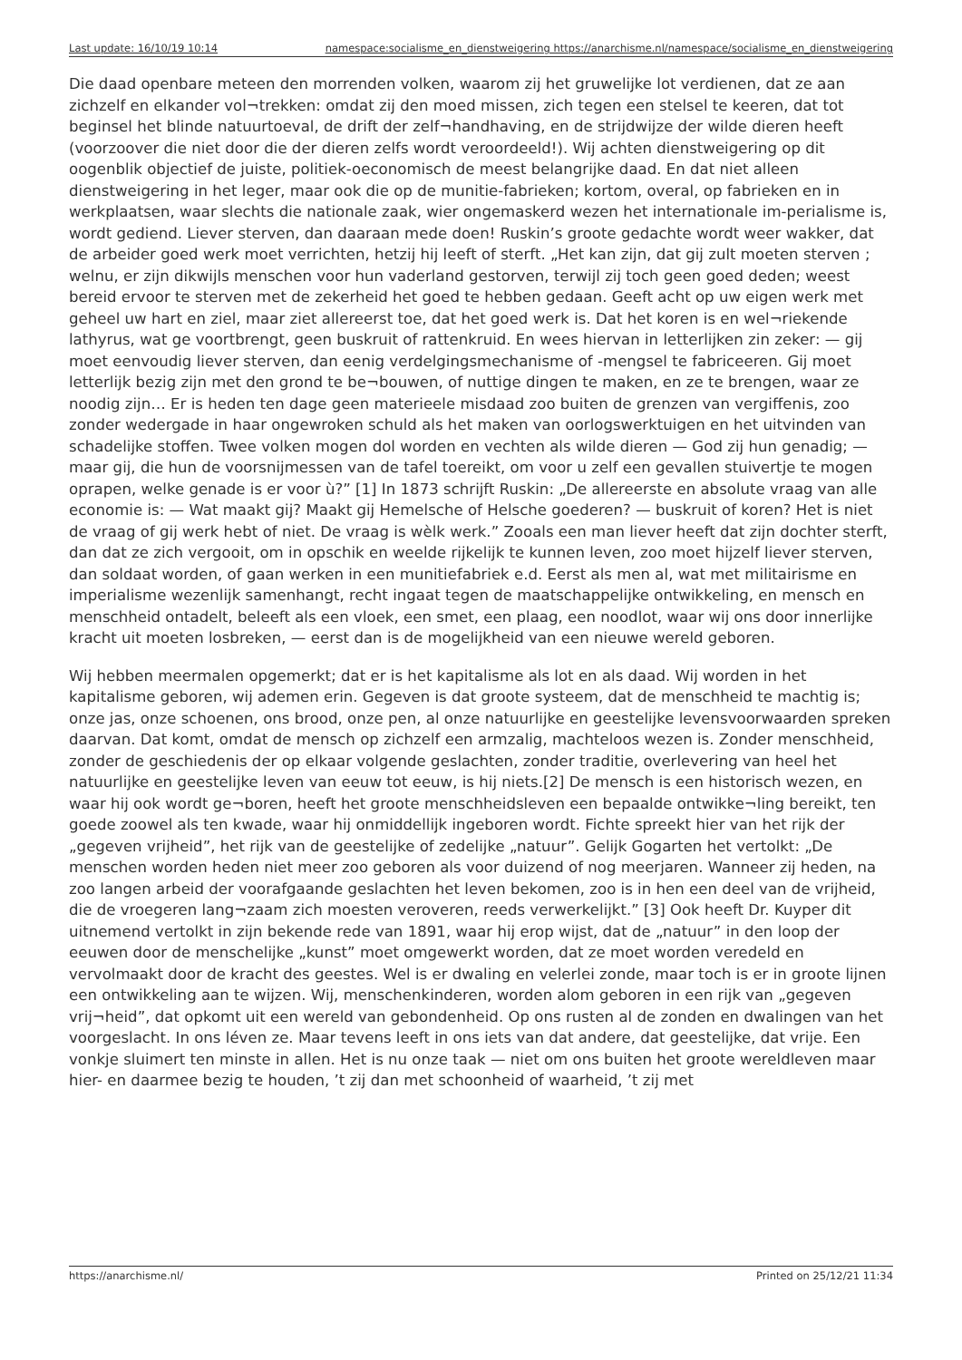Last update: 16/10/19 10:14 namespace:socialisme_en_dienstweigering https://anarchisme.nl/namespace/socialisme_en_dienstweigering
Die daad openbare meteen den morrenden volken, waarom zij het gruwelijke lot verdienen, dat ze aan zichzelf en elkander vol¬trekken: omdat zij den moed missen, zich tegen een stelsel te keeren, dat tot beginsel het blinde natuurtoeval, de drift der zelf¬handhaving, en de strijdwijze der wilde dieren heeft (voorzoover die niet door die der dieren zelfs wordt veroordeeld!). Wij achten dienstweigering op dit oogenblik objectief de juiste, politiek-oeconomisch de meest belangrijke daad. En dat niet alleen dienstweigering in het leger, maar ook die op de munitie-fabrieken; kortom, overal, op fabrieken en in werkplaatsen, waar slechts die nationale zaak, wier ongemaskerd wezen het internationale im-perialisme is, wordt gediend. Liever sterven, dan daaraan mede doen! Ruskin’s groote gedachte wordt weer wakker, dat de arbeider goed werk moet verrichten, hetzij hij leeft of sterft. „Het kan zijn, dat gij zult moeten sterven ; welnu, er zijn dikwijls menschen voor hun vaderland gestorven, terwijl zij toch geen goed deden; weest bereid ervoor te sterven met de zekerheid het goed te hebben gedaan. Geeft acht op uw eigen werk met geheel uw hart en ziel, maar ziet allereerst toe, dat het goed werk is. Dat het koren is en wel¬riekende lathyrus, wat ge voortbrengt, geen buskruit of rattenkruid. En wees hiervan in letterlijken zin zeker: — gij moet eenvoudig liever sterven, dan eenig verdelgingsmechanisme of -mengsel te fabriceeren. Gij moet letterlijk bezig zijn met den grond te be¬bouwen, of nuttige dingen te maken, en ze te brengen, waar ze noodig zijn… Er is heden ten dage geen materieele misdaad zoo buiten de grenzen van vergiffenis, zoo zonder wedergade in haar ongewroken schuld als het maken van oorlogswerktuigen en het uitvinden van schadelijke stoffen. Twee volken mogen dol worden en vechten als wilde dieren — God zij hun genadig; — maar gij, die hun de voorsnijmessen van de tafel toereikt, om voor u zelf een gevallen stuivertje te mogen oprapen, welke genade is er voor ù?” [1] In 1873 schrijft Ruskin: „De allereerste en absolute vraag van alle economie is: — Wat maakt gij? Maakt gij Hemelsche of Helsche goederen? — buskruit of koren? Het is niet de vraag of gij werk hebt of niet. De vraag is wèlk werk.” Zooals een man liever heeft dat zijn dochter sterft, dan dat ze zich vergooit, om in opschik en weelde rijkelijk te kunnen leven, zoo moet hijzelf liever sterven, dan soldaat worden, of gaan werken in een munitiefabriek e.d. Eerst als men al, wat met militairisme en imperialisme wezenlijk samenhangt, recht ingaat tegen de maatschappelijke ontwikkeling, en mensch en menschheid ontadelt, beleeft als een vloek, een smet, een plaag, een noodlot, waar wij ons door innerlijke kracht uit moeten losbreken, — eerst dan is de mogelijkheid van een nieuwe wereld geboren.
Wij hebben meermalen opgemerkt; dat er is het kapitalisme als lot en als daad. Wij worden in het kapitalisme geboren, wij ademen erin. Gegeven is dat groote systeem, dat de menschheid te machtig is; onze jas, onze schoenen, ons brood, onze pen, al onze natuurlijke en geestelijke levensvoorwaarden spreken daarvan. Dat komt, omdat de mensch op zichzelf een armzalig, machteloos wezen is. Zonder menschheid, zonder de geschiedenis der op elkaar volgende geslachten, zonder traditie, overlevering van heel het natuurlijke en geestelijke leven van eeuw tot eeuw, is hij niets.[2] De mensch is een historisch wezen, en waar hij ook wordt ge¬boren, heeft het groote menschheidsleven een bepaalde ontwikke¬ling bereikt, ten goede zoowel als ten kwade, waar hij onmiddellijk ingeboren wordt. Fichte spreekt hier van het rijk der „gegeven vrijheid”, het rijk van de geestelijke of zedelijke „natuur”. Gelijk Gogarten het vertolkt: „De menschen worden heden niet meer zoo geboren als voor duizend of nog meerjaren. Wanneer zij heden, na zoo langen arbeid der voorafgaande geslachten het leven bekomen, zoo is in hen een deel van de vrijheid, die de vroegeren lang¬zaam zich moesten veroveren, reeds verwerkelijkt.” [3] Ook heeft Dr. Kuyper dit uitnemend vertolkt in zijn bekende rede van 1891, waar hij erop wijst, dat de „natuur” in den loop der eeuwen door de menschelijke „kunst” moet omgewerkt worden, dat ze moet worden veredeld en vervolmaakt door de kracht des geestes. Wel is er dwaling en velerlei zonde, maar toch is er in groote lijnen een ontwikkeling aan te wijzen. Wij, menschenkinderen, worden alom geboren in een rijk van „gegeven vrij¬heid”, dat opkomt uit een wereld van gebondenheid. Op ons rusten al de zonden en dwalingen van het voorgeslacht. In ons léven ze. Maar tevens leeft in ons iets van dat andere, dat geestelijke, dat vrije. Een vonkje sluimert ten minste in allen. Het is nu onze taak — niet om ons buiten het groote wereldleven maar hier- en daarmee bezig te houden, ’t zij dan met schoonheid of waarheid, ’t zij met
https://anarchisme.nl/ Printed on 25/12/21 11:34